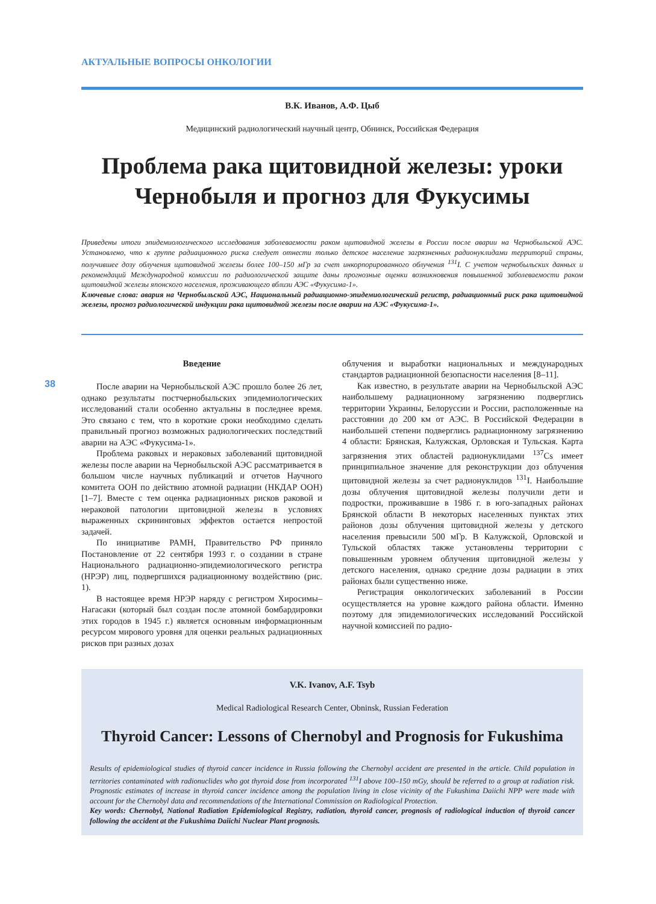38
АКТУАЛЬНЫЕ ВОПРОСЫ ОНКОЛОГИИ
В.К. Иванов, А.Ф. Цыб
Медицинский радиологический научный центр, Обнинск, Российская Федерация
Проблема рака щитовидной железы: уроки Чернобыля и прогноз для Фукусимы
Приведены итоги эпидемиологического исследования заболеваемости раком щитовидной железы в России после аварии на Чернобыльской АЭС. Установлено, что к группе радиационного риска следует отнести только детское население загрязненных радионуклидами территорий страны, получившее дозу облучения щитовидной железы более 100–150 мГр за счет инкорпорированного облучения <sup>131</sup>I. С учетом чернобыльских данных и рекомендаций Международной комиссии по радиологической защите даны прогнозные оценки возникновения повышенной заболеваемости раком щитовидной железы японского населения, проживающего вблизи АЭС «Фукусима-1».
Ключевые слова: авария на Чернобыльской АЭС, Национальный радиационно-эпидемиологический регистр, радиационный риск рака щитовидной железы, прогноз радиологической индукции рака щитовидной железы после аварии на АЭС «Фукусима-1».
Введение
После аварии на Чернобыльской АЭС прошло более 26 лет, однако результаты постчернобыльских эпидемиологических исследований стали особенно актуальны в последнее время. Это связано с тем, что в короткие сроки необходимо сделать правильный прогноз возможных радиологических последствий аварии на АЭС «Фукусима-1».
Проблема раковых и нераковых заболеваний щитовидной железы после аварии на Чернобыльской АЭС рассматривается в большом числе научных публикаций и отчетов Научного комитета ООН по действию атомной радиации (НКДАР ООН) [1–7]. Вместе с тем оценка радиационных рисков раковой и нераковой патологии щитовидной железы в условиях выраженных скрининговых эффектов остается непростой задачей.
По инициативе РАМН, Правительство РФ приняло Постановление от 22 сентября 1993 г. о создании в стране Национального радиационно-эпидемиологического регистра (НРЭР) лиц, подвергшихся радиационному воздействию (рис. 1).
В настоящее время НРЭР наряду с регистром Хиросимы–Нагасаки (который был создан после атомной бомбардировки этих городов в 1945 г.) является основным информационным ресурсом мирового уровня для оценки реальных радиационных рисков при разных дозах
облучения и выработки национальных и международных стандартов радиационной безопасности населения [8–11].
Как известно, в результате аварии на Чернобыльской АЭС наибольшему радиационному загрязнению подверглись территории Украины, Белоруссии и России, расположенные на расстоянии до 200 км от АЭС. В Российской Федерации в наибольшей степени подверглись радиационному загрязнению 4 области: Брянская, Калужская, Орловская и Тульская. Карта загрязнения этих областей радионуклидами <sup>137</sup>Cs имеет принципиальное значение для реконструкции доз облучения щитовидной железы за счет радионуклидов <sup>131</sup>I. Наибольшие дозы облучения щитовидной железы получили дети и подростки, проживавшие в 1986 г. в юго-западных районах Брянской области В некоторых населенных пунктах этих районов дозы облучения щитовидной железы у детского населения превысили 500 мГр. В Калужской, Орловской и Тульской областях также установлены территории с повышенным уровнем облучения щитовидной железы у детского населения, однако средние дозы радиации в этих районах были существенно ниже.
Регистрация онкологических заболеваний в России осуществляется на уровне каждого района области. Именно поэтому для эпидемиологических исследований Российской научной комиссией по радио-
V.K. Ivanov, A.F. Tsyb
Medical Radiological Research Center, Obninsk, Russian Federation
Thyroid Cancer: Lessons of Chernobyl and Prognosis for Fukushima
Results of epidemiological studies of thyroid cancer incidence in Russia following the Chernobyl accident are presented in the article. Child population in territories contaminated with radionuclides who got thyroid dose from incorporated <sup>131</sup>I above 100–150 mGy, should be referred to a group at radiation risk. Prognostic estimates of increase in thyroid cancer incidence among the population living in close vicinity of the Fukushima Daiichi NPP were made with account for the Chernobyl data and recommendations of the International Commission on Radiological Protection.
Key words: Chernobyl, National Radiation Epidemiological Registry, radiation, thyroid cancer, prognosis of radiological induction of thyroid cancer following the accident at the Fukushima Daiichi Nuclear Plant prognosis.